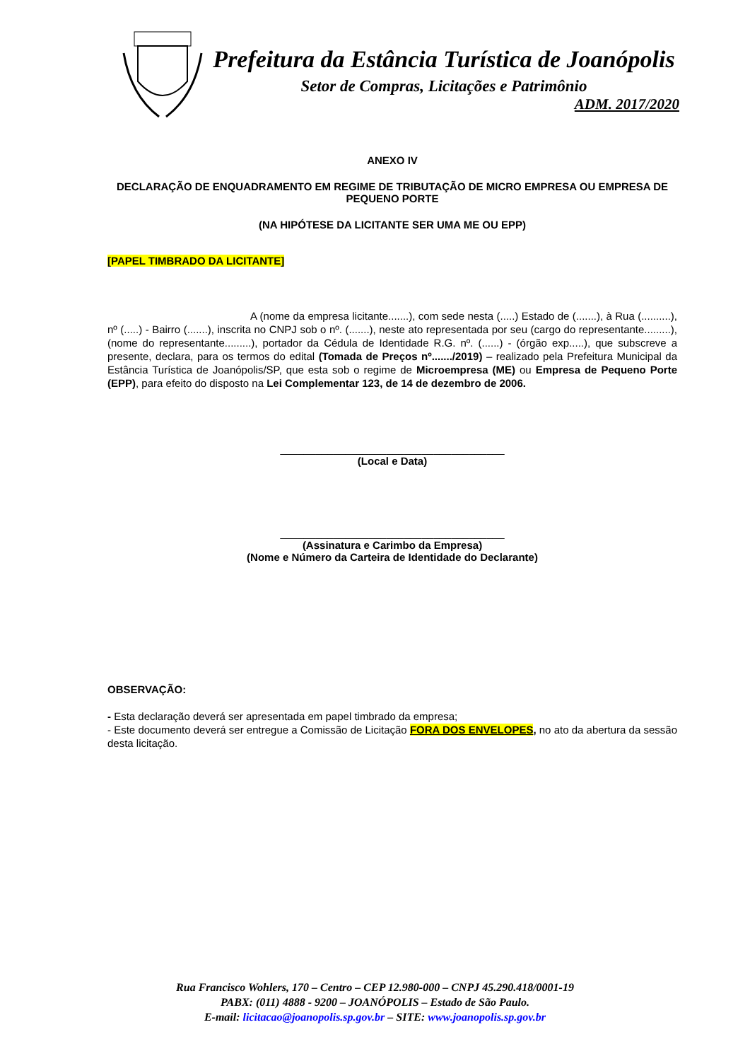Prefeitura da Estância Turística de Joanópolis
Setor de Compras, Licitações e Patrimônio
ADM. 2017/2020
ANEXO IV
DECLARAÇÃO DE ENQUADRAMENTO EM REGIME DE TRIBUTAÇÃO DE MICRO EMPRESA OU EMPRESA DE PEQUENO PORTE
(NA HIPÓTESE DA LICITANTE SER UMA ME OU EPP)
[PAPEL TIMBRADO DA LICITANTE]
A (nome da empresa licitante.......), com sede nesta (.....) Estado de (.......), à Rua (..........), nº (.....) - Bairro (.......), inscrita no CNPJ sob o nº. (.......), neste ato representada por seu (cargo do representante.........), (nome do representante.........), portador da Cédula de Identidade R.G. nº. (......) - (órgão exp.....), que subscreve a presente, declara, para os termos do edital (Tomada de Preços nº......./2019) – realizado pela Prefeitura Municipal da Estância Turística de Joanópolis/SP, que esta sob o regime de Microempresa (ME) ou Empresa de Pequeno Porte (EPP), para efeito do disposto na Lei Complementar 123, de 14 de dezembro de 2006.
______________________________________
(Local e Data)
______________________________________
(Assinatura e Carimbo da Empresa)
(Nome e Número da Carteira de Identidade do Declarante)
OBSERVAÇÃO:
- Esta declaração deverá ser apresentada em papel timbrado da empresa;
- Este documento deverá ser entregue a Comissão de Licitação FORA DOS ENVELOPES, no ato da abertura da sessão desta licitação.
Rua Francisco Wohlers, 170 – Centro – CEP 12.980-000 – CNPJ 45.290.418/0001-19
PABX: (011) 4888 - 9200 – JOANÓPOLIS – Estado de São Paulo.
E-mail: licitacao@joanopolis.sp.gov.br – SITE: www.joanopolis.sp.gov.br